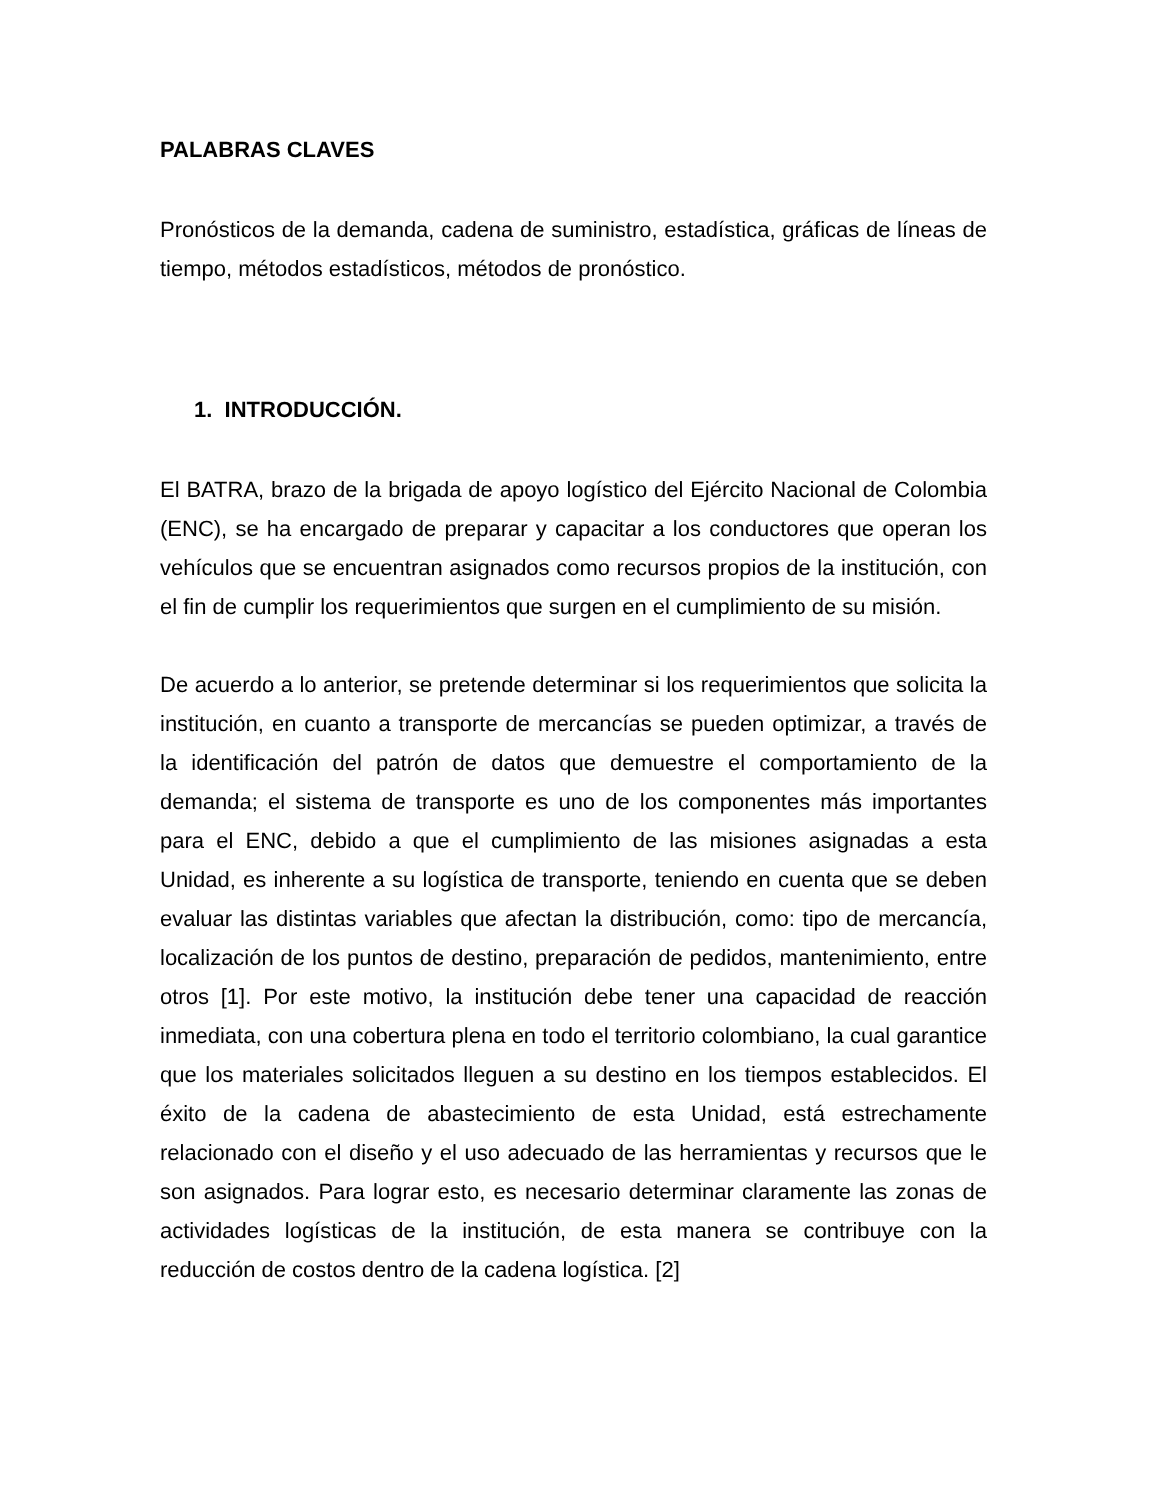PALABRAS CLAVES
Pronósticos de la demanda, cadena de suministro, estadística, gráficas de líneas de tiempo, métodos estadísticos, métodos de pronóstico.
1. INTRODUCCIÓN.
El BATRA, brazo de la brigada de apoyo logístico del Ejército Nacional de Colombia (ENC), se ha encargado de preparar y capacitar a los conductores que operan los vehículos que se encuentran asignados como recursos propios de la institución, con el fin de cumplir los requerimientos que surgen en el cumplimiento de su misión.
De acuerdo a lo anterior, se pretende determinar si los requerimientos que solicita la institución, en cuanto a transporte de mercancías se pueden optimizar, a través de la identificación del patrón de datos que demuestre el comportamiento de la demanda; el sistema de transporte es uno de los componentes más importantes para el ENC, debido a que el cumplimiento de las misiones asignadas a esta Unidad, es inherente a su logística de transporte, teniendo en cuenta que se deben evaluar las distintas variables que afectan la distribución, como: tipo de mercancía, localización de los puntos de destino, preparación de pedidos, mantenimiento, entre otros [1]. Por este motivo, la institución debe tener una capacidad de reacción inmediata, con una cobertura plena en todo el territorio colombiano, la cual garantice que los materiales solicitados lleguen a su destino en los tiempos establecidos. El éxito de la cadena de abastecimiento de esta Unidad, está estrechamente relacionado con el diseño y el uso adecuado de las herramientas y recursos que le son asignados. Para lograr esto, es necesario determinar claramente las zonas de actividades logísticas de la institución, de esta manera se contribuye con la reducción de costos dentro de la cadena logística. [2]